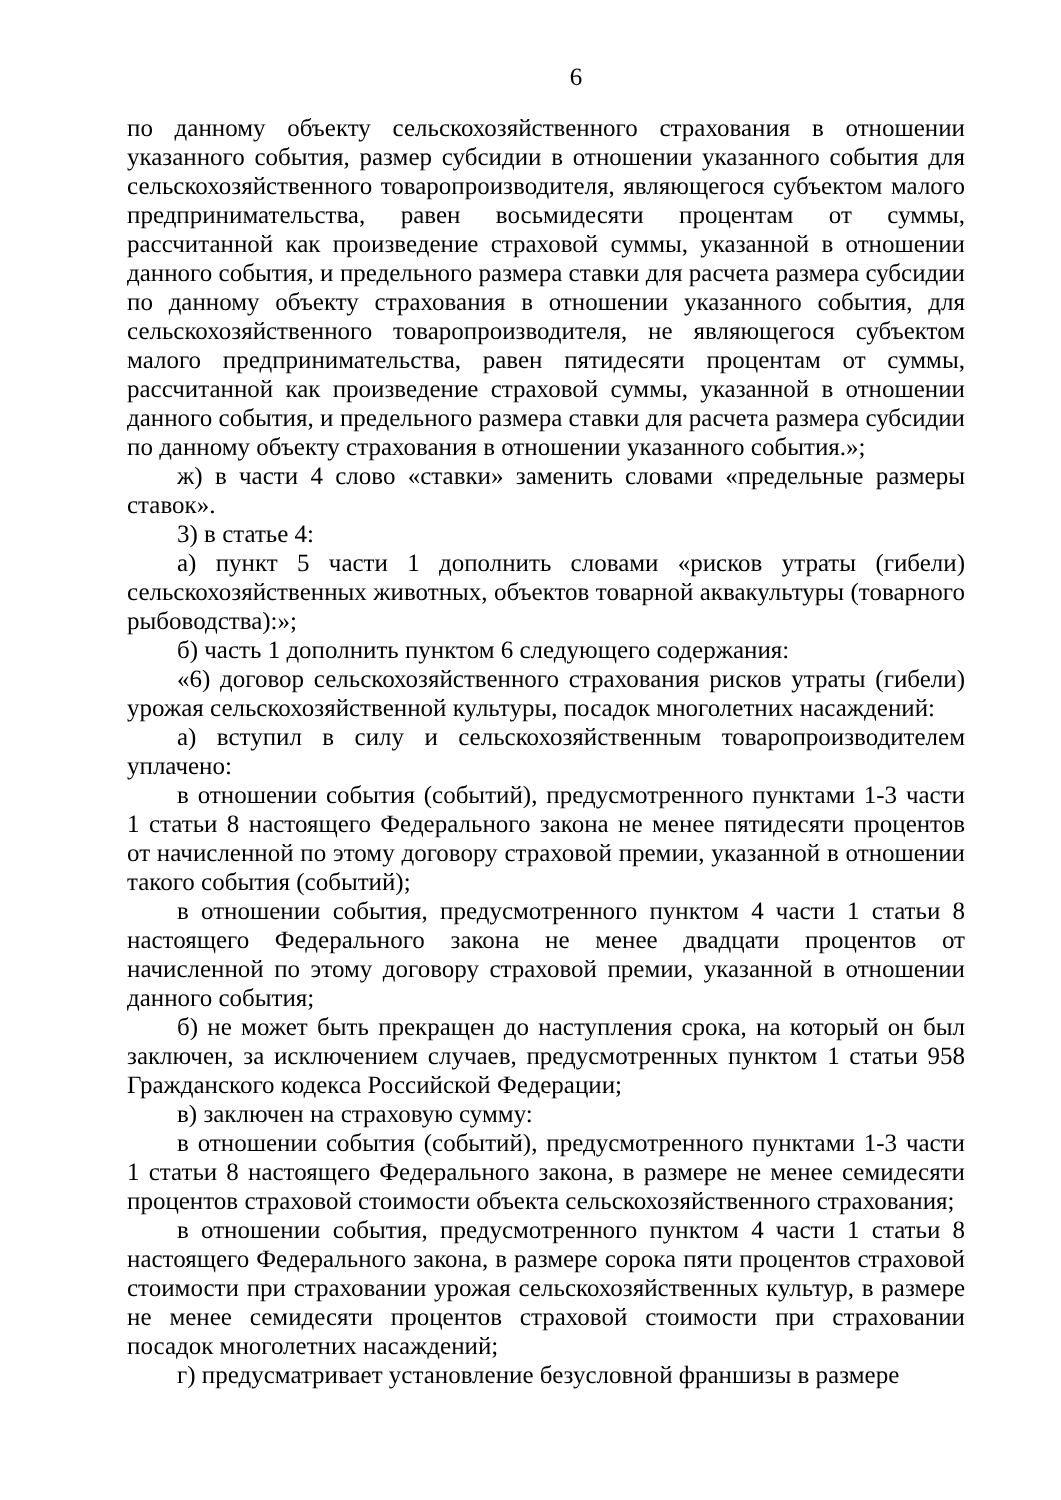6
по данному объекту сельскохозяйственного страхования в отношении указанного события, размер субсидии в отношении указанного события для сельскохозяйственного товаропроизводителя, являющегося субъектом малого предпринимательства, равен восьмидесяти процентам от суммы, рассчитанной как произведение страховой суммы, указанной в отношении данного события, и предельного размера ставки для расчета размера субсидии по данному объекту страхования в отношении указанного события, для сельскохозяйственного товаропроизводителя, не являющегося субъектом малого предпринимательства, равен пятидесяти процентам от суммы, рассчитанной как произведение страховой суммы, указанной в отношении данного события, и предельного размера ставки для расчета размера субсидии по данному объекту страхования в отношении указанного события.»;
ж) в части 4 слово «ставки» заменить словами «предельные размеры ставок».
3) в статье 4:
а) пункт 5 части 1 дополнить словами «рисков утраты (гибели) сельскохозяйственных животных, объектов товарной аквакультуры (товарного рыбоводства):»;
б) часть 1 дополнить пунктом 6 следующего содержания:
«6) договор сельскохозяйственного страхования рисков утраты (гибели) урожая сельскохозяйственной культуры, посадок многолетних насаждений:
а) вступил в силу и сельскохозяйственным товаропроизводителем уплачено:
в отношении события (событий), предусмотренного пунктами 1-3 части 1 статьи 8 настоящего Федерального закона не менее пятидесяти процентов от начисленной по этому договору страховой премии, указанной в отношении такого события (событий);
в отношении события, предусмотренного пунктом 4 части 1 статьи 8 настоящего Федерального закона не менее двадцати процентов от начисленной по этому договору страховой премии, указанной в отношении данного события;
б) не может быть прекращен до наступления срока, на который он был заключен, за исключением случаев, предусмотренных пунктом 1 статьи 958 Гражданского кодекса Российской Федерации;
в) заключен на страховую сумму:
в отношении события (событий), предусмотренного пунктами 1-3 части 1 статьи 8 настоящего Федерального закона, в размере не менее семидесяти процентов страховой стоимости объекта сельскохозяйственного страхования;
в отношении события, предусмотренного пунктом 4 части 1 статьи 8 настоящего Федерального закона, в размере сорока пяти процентов страховой стоимости при страховании урожая сельскохозяйственных культур, в размере не менее семидесяти процентов страховой стоимости при страховании посадок многолетних насаждений;
г) предусматривает установление безусловной франшизы в размере